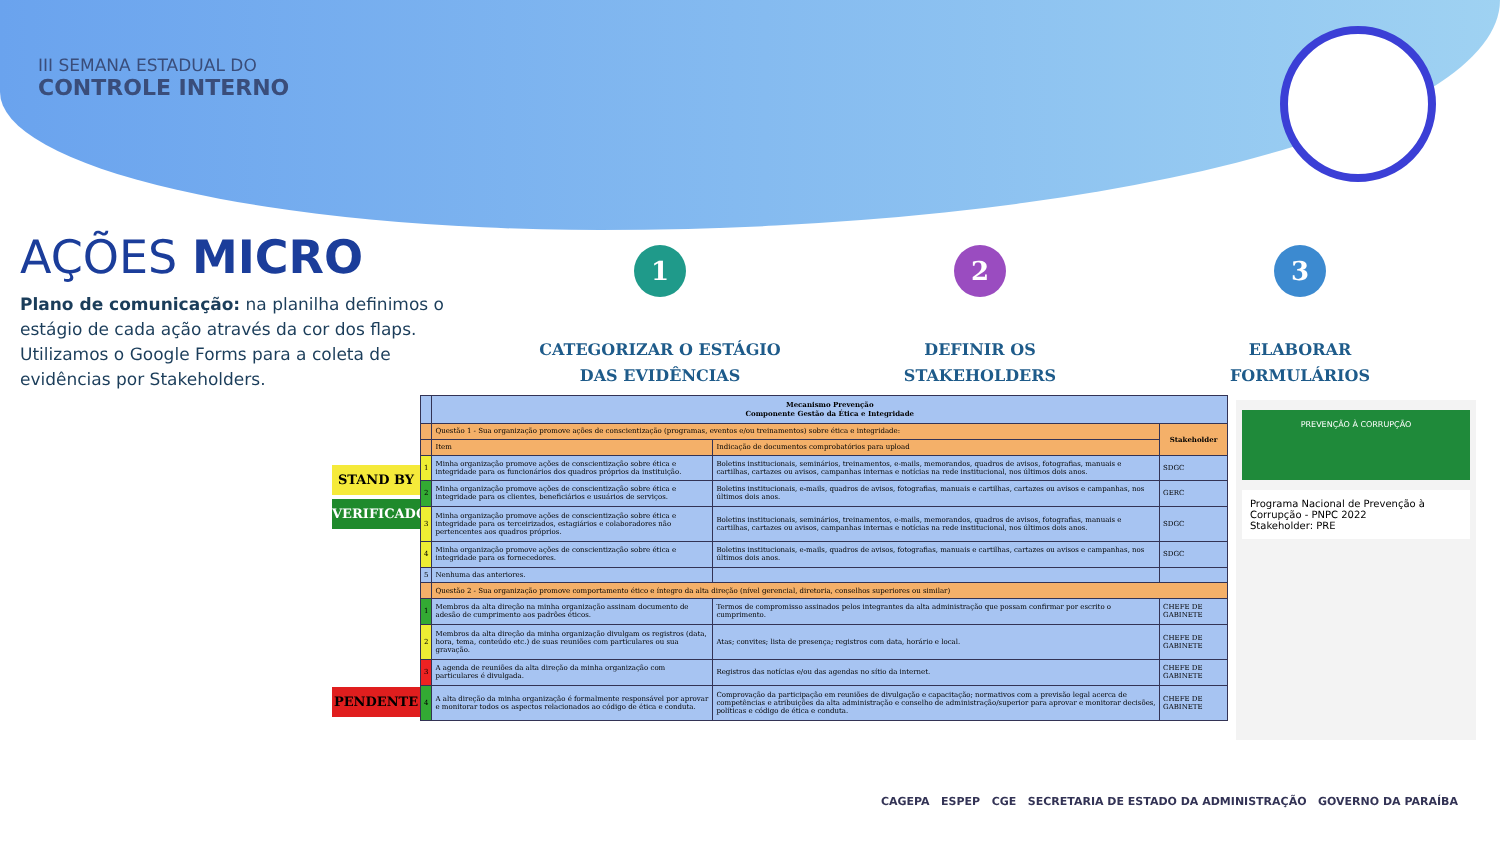III SEMANA ESTADUAL DO
CONTROLE INTERNO
AÇÕES MICRO
Plano de comunicação: na planilha definimos o estágio de cada ação através da cor dos flaps. Utilizamos o Google Forms para a coleta de evidências por Stakeholders.
1
CATEGORIZAR O ESTÁGIO
DAS EVIDÊNCIAS
2
DEFINIR OS
STAKEHOLDERS
3
ELABORAR
FORMULÁRIOS
STAND BY
VERIFICADO
PENDENTE
| | Mecanismo Prevenção Componente Gestão da Ética e Integridade | | |
| --- | --- | --- | --- |
| | Questão 1 - Sua organização promove ações de conscientização (programas, eventos e/ou treinamentos) sobre ética e integridade: | | Stakeholder |
| | Item | Indicação de documentos comprobatórios para upload | |
| 1 | Minha organização promove ações de conscientização sobre ética e integridade para os funcionários dos quadros próprios da instituição. | Boletins institucionais, seminários, treinamentos, e-mails, memorandos, quadros de avisos, fotografias, manuais e cartilhas, cartazes ou avisos, campanhas internas e notícias na rede institucional, nos últimos dois anos. | SDGC |
| 2 | Minha organização promove ações de conscientização sobre ética e integridade para os clientes, beneficiários e usuários de serviços. | Boletins institucionais, e-mails, quadros de avisos, fotografias, manuais e cartilhas, cartazes ou avisos e campanhas, nos últimos dois anos. | GERC |
| 3 | Minha organização promove ações de conscientização sobre ética e integridade para os terceirizados, estagiários e colaboradores não pertencentes aos quadros próprios. | Boletins institucionais, seminários, treinamentos, e-mails, memorandos, quadros de avisos, fotografias, manuais e cartilhas, cartazes ou avisos, campanhas internas e notícias na rede institucional, nos últimos dois anos. | SDGC |
| 4 | Minha organização promove ações de conscientização sobre ética e integridade para os fornecedores. | Boletins institucionais, e-mails, quadros de avisos, fotografias, manuais e cartilhas, cartazes ou avisos e campanhas, nos últimos dois anos. | SDGC |
| 5 | Nenhuma das anteriores. | | |
| | Questão 2 - Sua organização promove comportamento ético e íntegro da alta direção (nível gerencial, diretoria, conselhos superiores ou similar) | | |
| 1 | Membros da alta direção na minha organização assinam documento de adesão de cumprimento aos padrões éticos. | Termos de compromisso assinados pelos integrantes da alta administração que possam confirmar por escrito o cumprimento. | CHEFE DE GABINETE |
| 2 | Membros da alta direção da minha organização divulgam os registros (data, hora, tema, conteúdo etc.) de suas reuniões com particulares ou sua gravação. | Atas; convites; lista de presença; registros com data, horário e local. | CHEFE DE GABINETE |
| 3 | A agenda de reuniões da alta direção da minha organização com particulares é divulgada. | Registros das notícias e/ou das agendas no sítio da internet. | CHEFE DE GABINETE |
| 4 | A alta direção da minha organização é formalmente responsável por aprovar e monitorar todos os aspectos relacionados ao código de ética e conduta. | Comprovação da participação em reuniões de divulgação e capacitação; normativos com a previsão legal acerca de competências e atribuições da alta administração e conselho de administração/superior para aprovar e monitorar decisões, políticas e código de ética e conduta. | CHEFE DE GABINETE |
PREVENÇÃO À CORRUPÇÃO
Programa Nacional de Prevenção à Corrupção - PNPC 2022
Stakeholder: PRE
CAGEPA ESPEP CGE SECRETARIA DE ESTADO DA ADMINISTRAÇÃO GOVERNO DA PARAÍBA